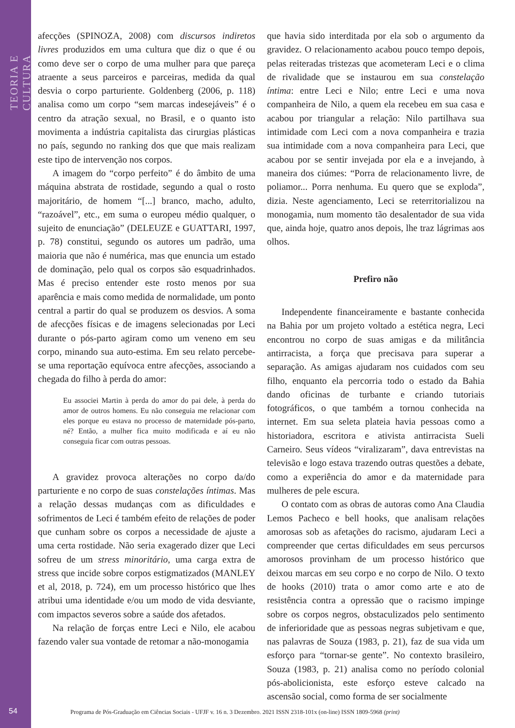TEORIA E CULTURA
afecções (SPINOZA, 2008) com discursos indiretos livres produzidos em uma cultura que diz o que é ou como deve ser o corpo de uma mulher para que pareça atraente a seus parceiros e parceiras, medida da qual desvia o corpo parturiente. Goldenberg (2006, p. 118) analisa como um corpo “sem marcas indesejáveis” é o centro da atração sexual, no Brasil, e o quanto isto movimenta a indústria capitalista das cirurgias plásticas no país, segundo no ranking dos que que mais realizam este tipo de intervenção nos corpos.
A imagem do “corpo perfeito” é do âmbito de uma máquina abstrata de rostidade, segundo a qual o rosto majoritário, de homem “[...] branco, macho, adulto, “razoável”, etc., em suma o europeu médio qualquer, o sujeito de enunciação” (DELEUZE e GUATTARI, 1997, p. 78) constitui, segundo os autores um padrão, uma maioria que não é numérica, mas que enuncia um estado de dominação, pelo qual os corpos são esquadrinhados. Mas é preciso entender este rosto menos por sua aparência e mais como medida de normalidade, um ponto central a partir do qual se produzem os desvios. A soma de afecções físicas e de imagens selecionadas por Leci durante o pós-parto agiram como um veneno em seu corpo, minando sua auto-estima. Em seu relato percebe-se uma reportação equívoca entre afecções, associando a chegada do filho à perda do amor:
Eu associei Martin à perda do amor do pai dele, à perda do amor de outros homens. Eu não conseguia me relacionar com eles porque eu estava no processo de maternidade pós-parto, né? Então, a mulher fica muito modificada e aí eu não conseguia ficar com outras pessoas.
A gravidez provoca alterações no corpo da/do parturiente e no corpo de suas constelações íntimas. Mas a relação dessas mudanças com as dificuldades e sofrimentos de Leci é também efeito de relações de poder que cunham sobre os corpos a necessidade de ajuste a uma certa rostidade. Não seria exagerado dizer que Leci sofreu de um stress minoritário, uma carga extra de stress que incide sobre corpos estigmatizados (MANLEY et al, 2018, p. 724), em um processo histórico que lhes atribui uma identidade e/ou um modo de vida desviante, com impactos severos sobre a saúde dos afetados.
Na relação de forças entre Leci e Nilo, ele acabou fazendo valer sua vontade de retomar a não-monogamia
que havia sido interditada por ela sob o argumento da gravidez. O relacionamento acabou pouco tempo depois, pelas reiteradas tristezas que acometeram Leci e o clima de rivalidade que se instaurou em sua constelação íntima: entre Leci e Nilo; entre Leci e uma nova companheira de Nilo, a quem ela recebeu em sua casa e acabou por triangular a relação: Nilo partilhava sua intimidade com Leci com a nova companheira e trazia sua intimidade com a nova companheira para Leci, que acabou por se sentir invejada por ela e a invejando, à maneira dos ciúmes: “Porra de relacionamento livre, de poliamor... Porra nenhuma. Eu quero que se exploda”, dizia. Neste agenciamento, Leci se reterritorializou na monogamia, num momento tão desalentador de sua vida que, ainda hoje, quatro anos depois, lhe traz lágrimas aos olhos.
Prefiro não
Independente financeiramente e bastante conhecida na Bahia por um projeto voltado a estética negra, Leci encontrou no corpo de suas amigas e da militância antirracista, a força que precisava para superar a separação. As amigas ajudaram nos cuidados com seu filho, enquanto ela percorria todo o estado da Bahia dando oficinas de turbante e criando tutoriais fotográficos, o que também a tornou conhecida na internet. Em sua seleta plateia havia pessoas como a historiadora, escritora e ativista antirracista Sueli Carneiro. Seus vídeos “viralizaram”, dava entrevistas na televisão e logo estava trazendo outras questões a debate, como a experiência do amor e da maternidade para mulheres de pele escura.
O contato com as obras de autoras como Ana Claudia Lemos Pacheco e bell hooks, que analisam relações amorosas sob as afetações do racismo, ajudaram Leci a compreender que certas dificuldades em seus percursos amorosos provinham de um processo histórico que deixou marcas em seu corpo e no corpo de Nilo. O texto de hooks (2010) trata o amor como arte e ato de resistência contra a opressão que o racismo impinge sobre os corpos negros, obstaculizados pelo sentimento de inferioridade que as pessoas negras subjetivam e que, nas palavras de Souza (1983, p. 21), faz de sua vida um esforço para “tornar-se gente”. No contexto brasileiro, Souza (1983, p. 21) analisa como no período colonial pós-abolicionista, este esforço esteve calcado na ascensão social, como forma de ser socialmente
54 Programa de Pós-Graduação em Ciências Sociais - UFJF v. 16 n. 3 Dezembro. 2021 ISSN 2318-101x (on-line) ISSN 1809-5968 (print)